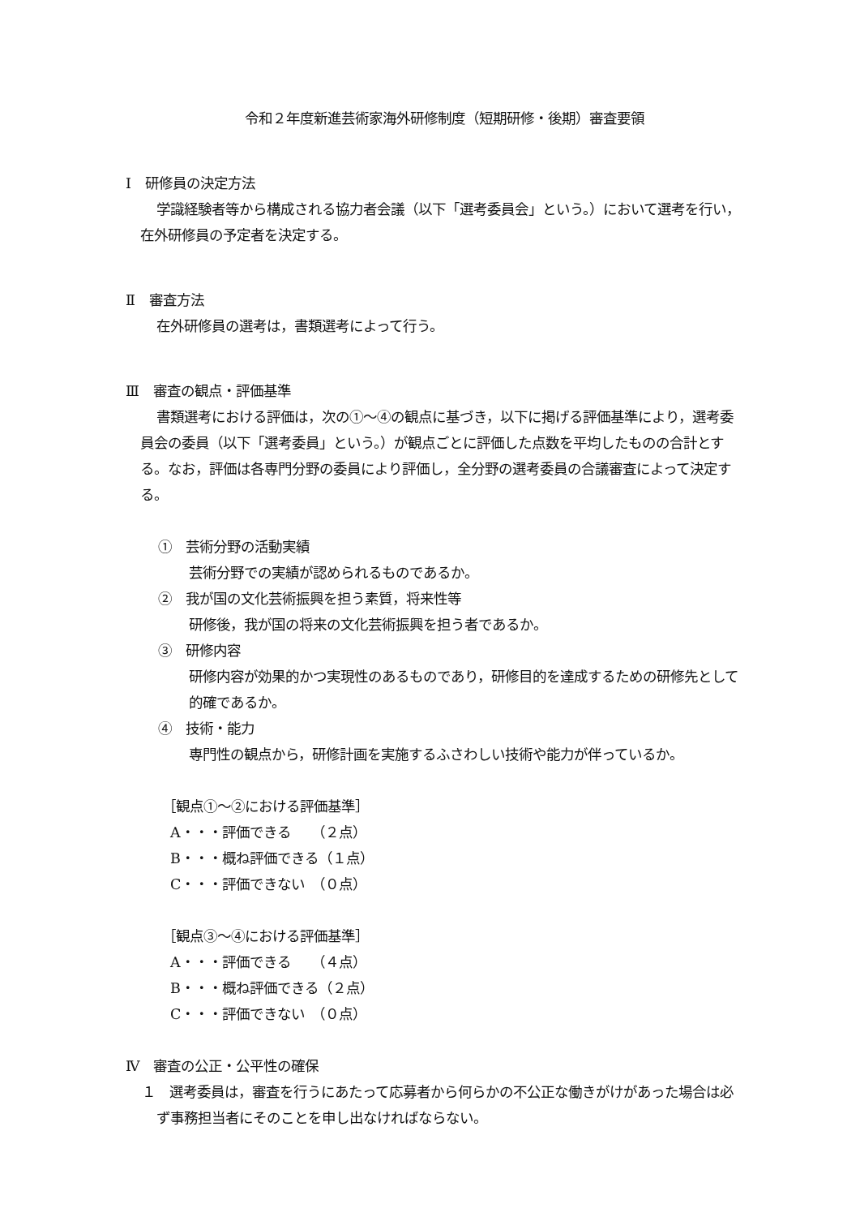令和２年度新進芸術家海外研修制度（短期研修・後期）審査要領
Ⅰ　研修員の決定方法
学識経験者等から構成される協力者会議（以下「選考委員会」という。）において選考を行い，在外研修員の予定者を決定する。
Ⅱ　審査方法
在外研修員の選考は，書類選考によって行う。
Ⅲ　審査の観点・評価基準
書類選考における評価は，次の①～④の観点に基づき，以下に掲げる評価基準により，選考委員会の委員（以下「選考委員」という。）が観点ごとに評価した点数を平均したものの合計とする。なお，評価は各専門分野の委員により評価し，全分野の選考委員の合議審査によって決定する。
①　芸術分野の活動実績
芸術分野での実績が認められるものであるか。
②　我が国の文化芸術振興を担う素質，将来性等
研修後，我が国の将来の文化芸術振興を担う者であるか。
③　研修内容
研修内容が効果的かつ実現性のあるものであり，研修目的を達成するための研修先として的確であるか。
④　技術・能力
専門性の観点から，研修計画を実施するふさわしい技術や能力が伴っているか。
［観点①～②における評価基準］
A・・・評価できる　　（２点）
B・・・概ね評価できる（１点）
C・・・評価できない　（０点）
［観点③～④における評価基準］
A・・・評価できる　　（４点）
B・・・概ね評価できる（２点）
C・・・評価できない　（０点）
Ⅳ　審査の公正・公平性の確保
１　選考委員は，審査を行うにあたって応募者から何らかの不公正な働きがけがあった場合は必ず事務担当者にそのことを申し出なければならない。